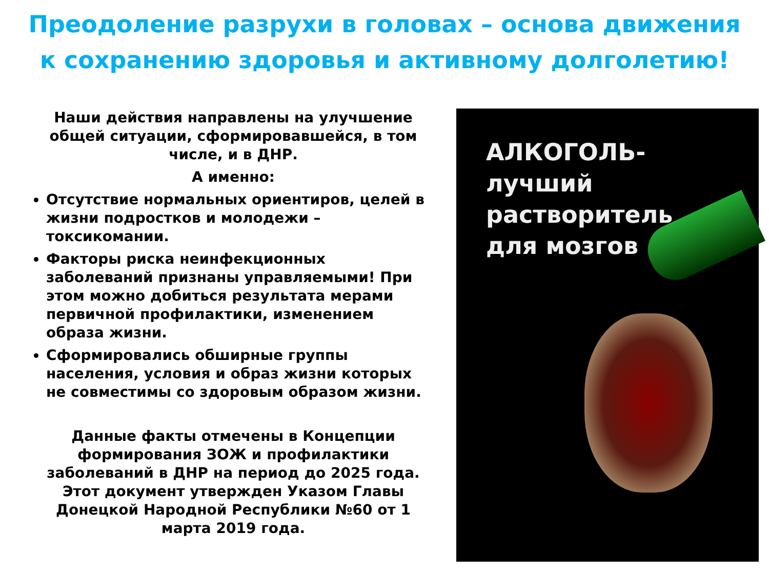Преодоление разрухи в головах – основа движения к сохранению здоровья и активному долголетию!
Наши действия направлены на улучшение общей ситуации, сформировавшейся, в том числе, и в ДНР.
А именно:
Отсутствие нормальных ориентиров, целей в жизни подростков и молодежи – токсикомании.
Факторы риска неинфекционных заболеваний признаны управляемыми! При этом можно добиться результата мерами первичной профилактики, изменением образа жизни.
Сформировались обширные группы населения, условия и образ жизни которых не совместимы со здоровым образом жизни.
Данные факты отмечены в Концепции формирования ЗОЖ и профилактики заболеваний в ДНР на период до 2025 года. Этот документ утвержден Указом Главы Донецкой Народной Республики №60 от 1 марта 2019 года.
АЛКОГОЛЬ-
лучший
растворитель
для мозгов